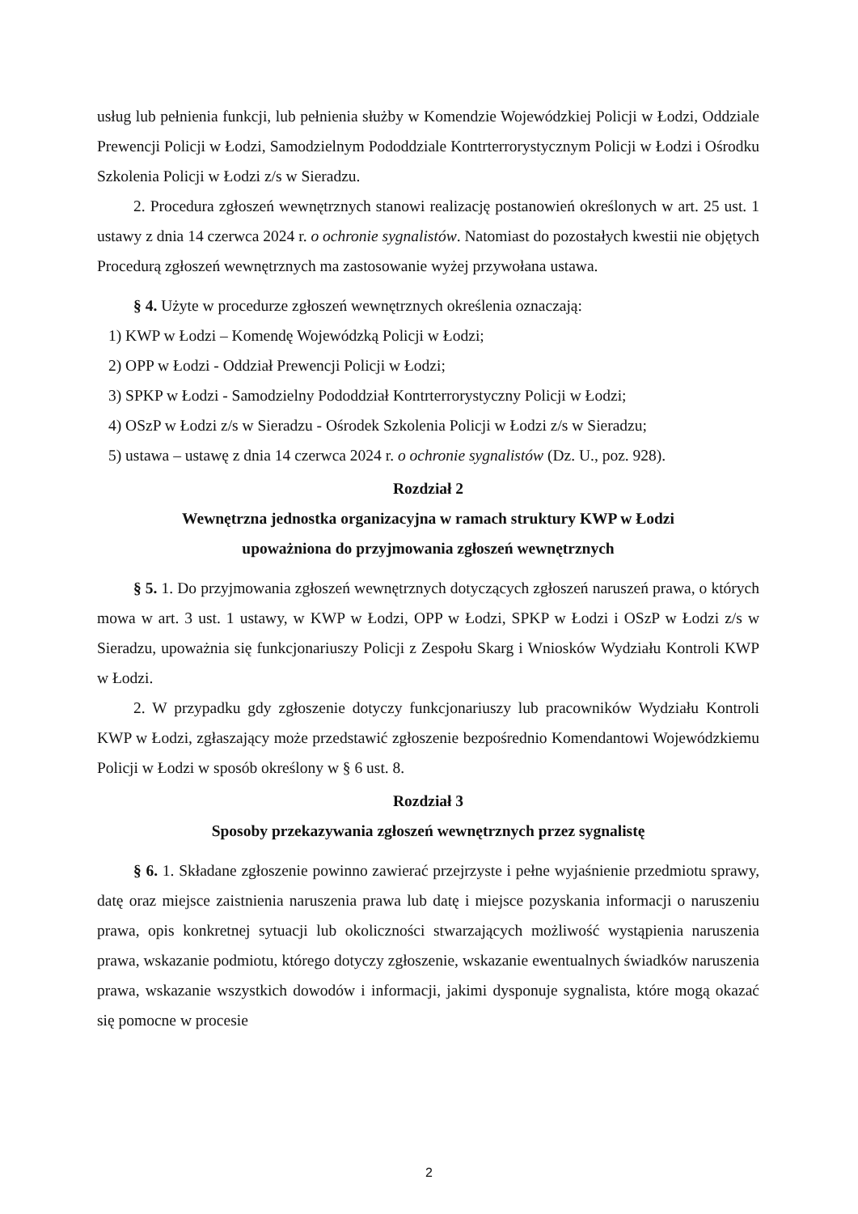usług lub pełnienia funkcji, lub pełnienia służby w Komendzie Wojewódzkiej Policji w Łodzi, Oddziale Prewencji Policji w Łodzi, Samodzielnym Pododdziale Kontrterrorystycznym Policji w Łodzi i Ośrodku Szkolenia Policji w Łodzi z/s w Sieradzu.
2. Procedura zgłoszeń wewnętrznych stanowi realizację postanowień określonych w art. 25 ust. 1 ustawy z dnia 14 czerwca 2024 r. o ochronie sygnalistów. Natomiast do pozostałych kwestii nie objętych Procedurą zgłoszeń wewnętrznych ma zastosowanie wyżej przywołana ustawa.
§ 4. Użyte w procedurze zgłoszeń wewnętrznych określenia oznaczają:
1) KWP w Łodzi – Komendę Wojewódzką Policji w Łodzi;
2) OPP w Łodzi - Oddział Prewencji Policji w Łodzi;
3) SPKP w Łodzi - Samodzielny Pododdział Kontrterrorystyczny Policji w Łodzi;
4) OSzP w Łodzi z/s w Sieradzu - Ośrodek Szkolenia Policji w Łodzi z/s w Sieradzu;
5) ustawa – ustawę z dnia 14 czerwca 2024 r. o ochronie sygnalistów (Dz. U., poz. 928).
Rozdział 2
Wewnętrzna jednostka organizacyjna w ramach struktury KWP w Łodzi
upoważniona do przyjmowania zgłoszeń wewnętrznych
§ 5. 1. Do przyjmowania zgłoszeń wewnętrznych dotyczących zgłoszeń naruszeń prawa, o których mowa w art. 3 ust. 1 ustawy, w KWP w Łodzi, OPP w Łodzi, SPKP w Łodzi i OSzP w Łodzi z/s w Sieradzu, upoważnia się funkcjonariuszy Policji z Zespołu Skarg i Wniosków Wydziału Kontroli KWP w Łodzi.
2. W przypadku gdy zgłoszenie dotyczy funkcjonariuszy lub pracowników Wydziału Kontroli KWP w Łodzi, zgłaszający może przedstawić zgłoszenie bezpośrednio Komendantowi Wojewódzkiemu Policji w Łodzi w sposób określony w § 6 ust. 8.
Rozdział 3
Sposoby przekazywania zgłoszeń wewnętrznych przez sygnalistę
§ 6. 1. Składane zgłoszenie powinno zawierać przejrzyste i pełne wyjaśnienie przedmiotu sprawy, datę oraz miejsce zaistnienia naruszenia prawa lub datę i miejsce pozyskania informacji o naruszeniu prawa, opis konkretnej sytuacji lub okoliczności stwarzających możliwość wystąpienia naruszenia prawa, wskazanie podmiotu, którego dotyczy zgłoszenie, wskazanie ewentualnych świadków naruszenia prawa, wskazanie wszystkich dowodów i informacji, jakimi dysponuje sygnalista, które mogą okazać się pomocne w procesie
2